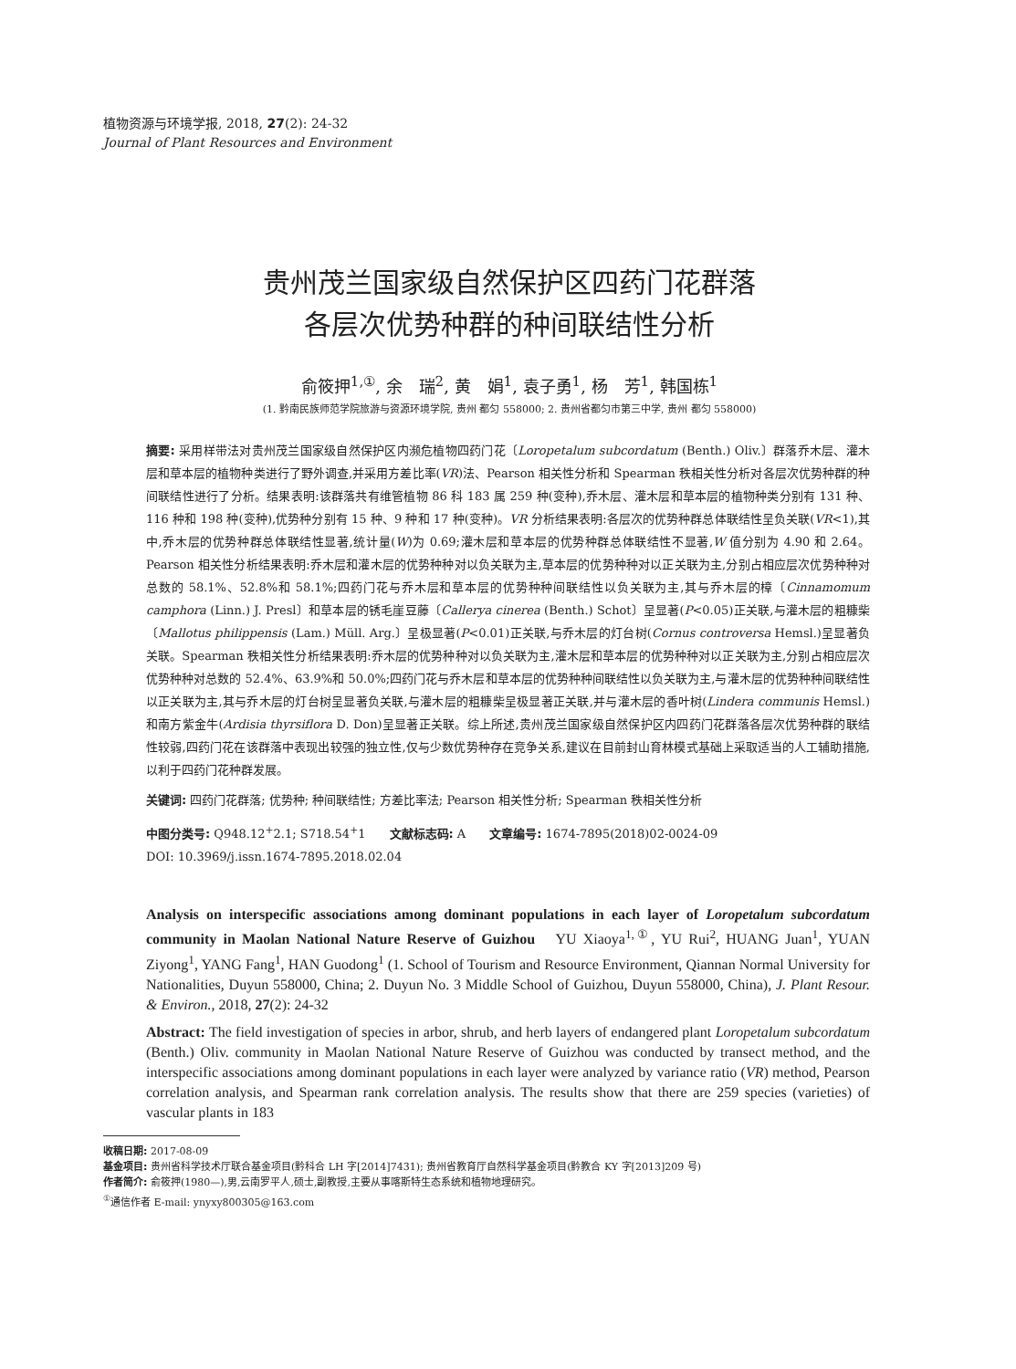植物资源与环境学报, 2018, 27(2): 24-32
Journal of Plant Resources and Environment
贵州茂兰国家级自然保护区四药门花群落
各层次优势种群的种间联结性分析
俞筱押<sup>1,①</sup>, 余　瑞<sup>2</sup>, 黄　娟<sup>1</sup>, 袁子勇<sup>1</sup>, 杨　芳<sup>1</sup>, 韩国栋<sup>1</sup>
(1. 黔南民族师范学院旅游与资源环境学院, 贵州 都匀 558000; 2. 贵州省都匀市第三中学, 贵州 都匀 558000)
摘要: 采用样带法对贵州茂兰国家级自然保护区内濒危植物四药门花〔Loropetalum subcordatum (Benth.) Oliv.〕群落乔木层、灌木层和草本层的植物种类进行了野外调查,并采用方差比率(VR)法、Pearson 相关性分析和 Spearman 秩相关性分析对各层次优势种群的种间联结性进行了分析。结果表明:该群落共有维管植物 86 科 183 属 259 种(变种),乔木层、灌木层和草本层的植物种类分别有 131 种、116 种和 198 种(变种),优势种分别有 15 种、9 种和 17 种(变种)。VR 分析结果表明:各层次的优势种群总体联结性呈负关联(VR<1),其中,乔木层的优势种群总体联结性显著,统计量(W)为 0.69;灌木层和草本层的优势种群总体联结性不显著,W 值分别为 4.90 和 2.64。Pearson 相关性分析结果表明:乔木层和灌木层的优势种种对以负关联为主,草本层的优势种种对以正关联为主,分别占相应层次优势种种对总数的 58.1%、52.8%和 58.1%;四药门花与乔木层和草本层的优势种种间联结性以负关联为主,其与乔木层的樟〔Cinnamomum camphora (Linn.) J. Presl〕和草本层的锈毛崖豆藤〔Callerya cinerea (Benth.) Schot〕呈显著(P<0.05)正关联,与灌木层的粗糠柴〔Mallotus philippensis (Lam.) Müll. Arg.〕呈极显著(P<0.01)正关联,与乔木层的灯台树(Cornus controversa Hemsl.)呈显著负关联。Spearman 秩相关性分析结果表明:乔木层的优势种种对以负关联为主,灌木层和草本层的优势种种对以正关联为主,分别占相应层次优势种种对总数的 52.4%、63.9%和 50.0%;四药门花与乔木层和草本层的优势种种间联结性以负关联为主,与灌木层的优势种种间联结性以正关联为主,其与乔木层的灯台树呈显著负关联,与灌木层的粗糠柴呈极显著正关联,并与灌木层的香叶树(Lindera communis Hemsl.)和南方紫金牛(Ardisia thyrsiflora D. Don)呈显著正关联。综上所述,贵州茂兰国家级自然保护区内四药门花群落各层次优势种群的联结性较弱,四药门花在该群落中表现出较强的独立性,仅与少数优势种存在竞争关系,建议在目前封山育林模式基础上采取适当的人工辅助措施,以利于四药门花种群发展。
关键词: 四药门花群落; 优势种; 种间联结性; 方差比率法; Pearson 相关性分析; Spearman 秩相关性分析
中图分类号: Q948.12<sup>+</sup>2.1; S718.54<sup>+</sup>1　　文献标志码: A　　文章编号: 1674-7895(2018)02-0024-09
DOI: 10.3969/j.issn.1674-7895.2018.02.04
Analysis on interspecific associations among dominant populations in each layer of Loropetalum subcordatum community in Maolan National Nature Reserve of Guizhou　YU Xiaoya<sup>1,①</sup>, YU Rui<sup>2</sup>, HUANG Juan<sup>1</sup>, YUAN Ziyong<sup>1</sup>, YANG Fang<sup>1</sup>, HAN Guodong<sup>1</sup> (1. School of Tourism and Resource Environment, Qiannan Normal University for Nationalities, Duyun 558000, China; 2. Duyun No. 3 Middle School of Guizhou, Duyun 558000, China), J. Plant Resour. & Environ., 2018, 27(2): 24-32
Abstract: The field investigation of species in arbor, shrub, and herb layers of endangered plant Loropetalum subcordatum (Benth.) Oliv. community in Maolan National Nature Reserve of Guizhou was conducted by transect method, and the interspecific associations among dominant populations in each layer were analyzed by variance ratio (VR) method, Pearson correlation analysis, and Spearman rank correlation analysis. The results show that there are 259 species (varieties) of vascular plants in 183
收稿日期: 2017-08-09
基金项目: 贵州省科学技术厅联合基金项目(黔科合 LH 字[2014]7431); 贵州省教育厅自然科学基金项目(黔教合 KY 字[2013]209 号)
作者简介: 俞筱押(1980—),男,云南罗平人,硕士,副教授,主要从事喀斯特生态系统和植物地理研究。
<sup>①</sup>通信作者 E-mail: ynyxy800305@163.com